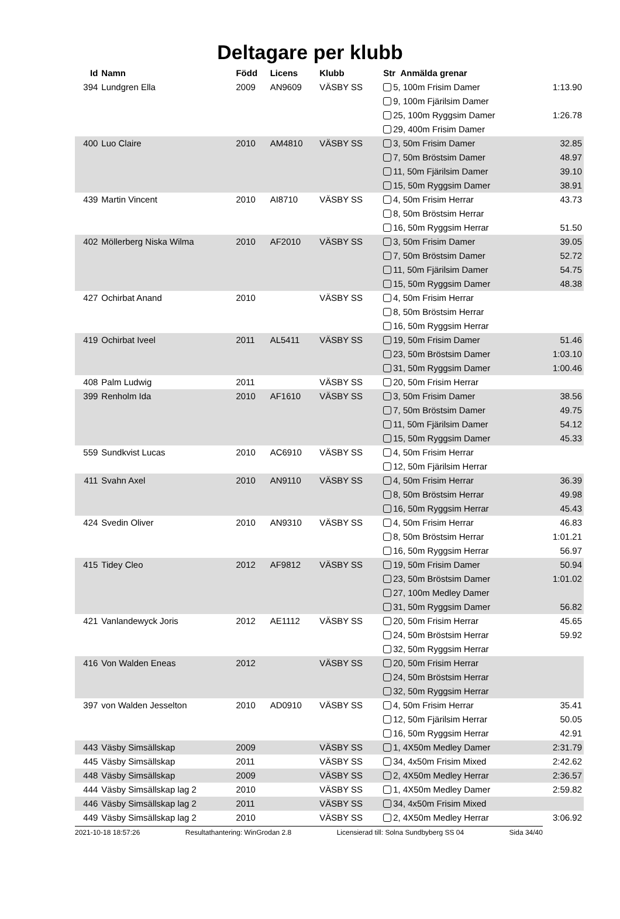Deltagare per klubb
| Id | Namn | Född | Licens | Klubb | Str Anmälda grenar | |
| --- | --- | --- | --- | --- | --- | --- |
| 394 | Lundgren Ella | 2009 | AN9609 | VÄSBY SS | 5, 100m Frisim Damer | 1:13.90 |
| | | | | | 9, 100m Fjärilsim Damer | |
| | | | | | 25, 100m Ryggsim Damer | 1:26.78 |
| | | | | | 29, 400m Frisim Damer | |
| 400 | Luo Claire | 2010 | AM4810 | VÄSBY SS | 3, 50m Frisim Damer | 32.85 |
| | | | | | 7, 50m Bröstsim Damer | 48.97 |
| | | | | | 11, 50m Fjärilsim Damer | 39.10 |
| | | | | | 15, 50m Ryggsim Damer | 38.91 |
| 439 | Martin Vincent | 2010 | AI8710 | VÄSBY SS | 4, 50m Frisim Herrar | 43.73 |
| | | | | | 8, 50m Bröstsim Herrar | |
| | | | | | 16, 50m Ryggsim Herrar | 51.50 |
| 402 | Möllerberg Niska Wilma | 2010 | AF2010 | VÄSBY SS | 3, 50m Frisim Damer | 39.05 |
| | | | | | 7, 50m Bröstsim Damer | 52.72 |
| | | | | | 11, 50m Fjärilsim Damer | 54.75 |
| | | | | | 15, 50m Ryggsim Damer | 48.38 |
| 427 | Ochirbat Anand | 2010 | | VÄSBY SS | 4, 50m Frisim Herrar | |
| | | | | | 8, 50m Bröstsim Herrar | |
| | | | | | 16, 50m Ryggsim Herrar | |
| 419 | Ochirbat Iveel | 2011 | AL5411 | VÄSBY SS | 19, 50m Frisim Damer | 51.46 |
| | | | | | 23, 50m Bröstsim Damer | 1:03.10 |
| | | | | | 31, 50m Ryggsim Damer | 1:00.46 |
| 408 | Palm Ludwig | 2011 | | VÄSBY SS | 20, 50m Frisim Herrar | |
| 399 | Renholm Ida | 2010 | AF1610 | VÄSBY SS | 3, 50m Frisim Damer | 38.56 |
| | | | | | 7, 50m Bröstsim Damer | 49.75 |
| | | | | | 11, 50m Fjärilsim Damer | 54.12 |
| | | | | | 15, 50m Ryggsim Damer | 45.33 |
| 559 | Sundkvist Lucas | 2010 | AC6910 | VÄSBY SS | 4, 50m Frisim Herrar | |
| | | | | | 12, 50m Fjärilsim Herrar | |
| 411 | Svahn Axel | 2010 | AN9110 | VÄSBY SS | 4, 50m Frisim Herrar | 36.39 |
| | | | | | 8, 50m Bröstsim Herrar | 49.98 |
| | | | | | 16, 50m Ryggsim Herrar | 45.43 |
| 424 | Svedin Oliver | 2010 | AN9310 | VÄSBY SS | 4, 50m Frisim Herrar | 46.83 |
| | | | | | 8, 50m Bröstsim Herrar | 1:01.21 |
| | | | | | 16, 50m Ryggsim Herrar | 56.97 |
| 415 | Tidey Cleo | 2012 | AF9812 | VÄSBY SS | 19, 50m Frisim Damer | 50.94 |
| | | | | | 23, 50m Bröstsim Damer | 1:01.02 |
| | | | | | 27, 100m Medley Damer | |
| | | | | | 31, 50m Ryggsim Damer | 56.82 |
| 421 | Vanlandewyck Joris | 2012 | AE1112 | VÄSBY SS | 20, 50m Frisim Herrar | 45.65 |
| | | | | | 24, 50m Bröstsim Herrar | 59.92 |
| | | | | | 32, 50m Ryggsim Herrar | |
| 416 | Von Walden Eneas | 2012 | | VÄSBY SS | 20, 50m Frisim Herrar | |
| | | | | | 24, 50m Bröstsim Herrar | |
| | | | | | 32, 50m Ryggsim Herrar | |
| 397 | von Walden Jesselton | 2010 | AD0910 | VÄSBY SS | 4, 50m Frisim Herrar | 35.41 |
| | | | | | 12, 50m Fjärilsim Herrar | 50.05 |
| | | | | | 16, 50m Ryggsim Herrar | 42.91 |
| 443 | Väsby Simsällskap | 2009 | | VÄSBY SS | 1, 4X50m Medley Damer | 2:31.79 |
| 445 | Väsby Simsällskap | 2011 | | VÄSBY SS | 34, 4x50m Frisim Mixed | 2:42.62 |
| 448 | Väsby Simsällskap | 2009 | | VÄSBY SS | 2, 4X50m Medley Herrar | 2:36.57 |
| 444 | Väsby Simsällskap lag 2 | 2010 | | VÄSBY SS | 1, 4X50m Medley Damer | 2:59.82 |
| 446 | Väsby Simsällskap lag 2 | 2011 | | VÄSBY SS | 34, 4x50m Frisim Mixed | |
| 449 | Väsby Simsällskap lag 2 | 2010 | | VÄSBY SS | 2, 4X50m Medley Herrar | 3:06.92 |
2021-10-18 18:57:26 Resultathantering: WinGrodan 2.8 Licensierad till: Solna Sundbyberg SS 04 Sida 34/40